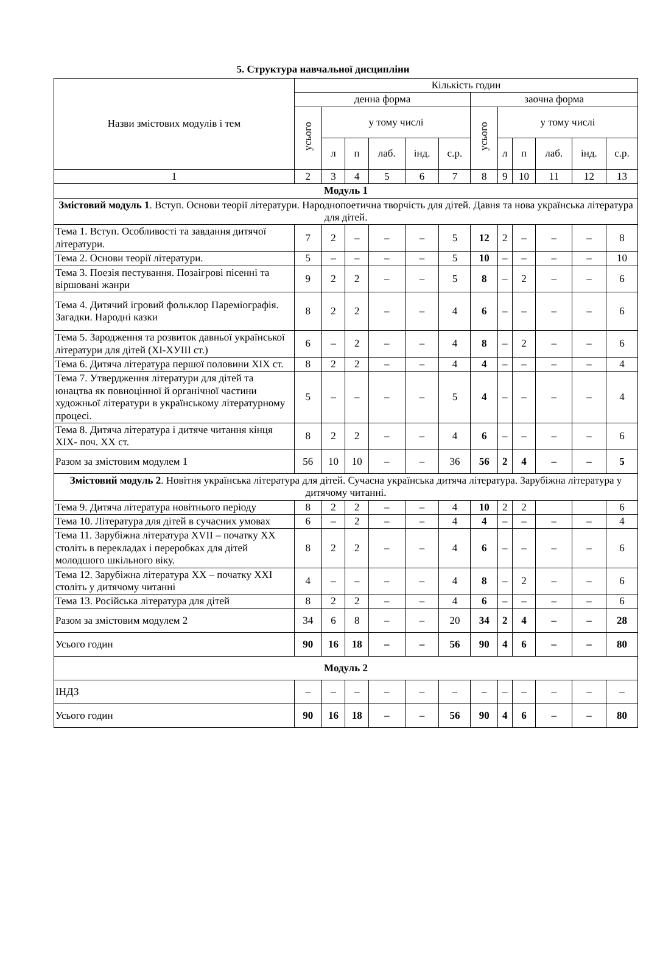5. Структура навчальної дисципліни
| Назви змістових модулів і тем | Кількість годин | | | | | | | | | | | |
| --- | --- | --- | --- | --- | --- | --- | --- | --- | --- | --- | --- | --- |
| | денна форма | | | | | | заочна форма | | | | | |
| | усього | у тому числі | | | | | усього | у тому числі | | | | |
| | | л | п | лаб. | інд. | с.р. | | л | п | лаб. | інд. | с.р. |
| 1 | 2 | 3 | 4 | 5 | 6 | 7 | 8 | 9 | 10 | 11 | 12 | 13 |
| Модуль 1 | | | | | | | | | | | | |
| Змістовий модуль 1 . Вступ. Основи теорії літератури. Народнопоетична творчість для дітей. Давня та нова українська література для дітей. | | | | | | | | | | | | |
| Тема 1. Вступ. Особливості та завдання дитячої літератури. | 7 | 2 | – | – | – | 5 | 12 | 2 | – | – | – | 8 |
| Тема 2. Основи теорії літератури. | 5 | – | – | – | – | 5 | 10 | – | – | – | – | 10 |
| Тема 3. Поезія пестування. Позаігрові пісенні та віршовані жанри | 9 | 2 | 2 | – | – | 5 | 8 | – | 2 | – | – | 6 |
| Тема 4. Дитячий ігровий фольклор Пареміографія. Загадки. Народні казки | 8 | 2 | 2 | – | – | 4 | 6 | – | – | – | – | 6 |
| Тема 5. Зародження та розвиток давньої української літератури для дітей (ХІ-ХУІІІ ст.) | 6 | – | 2 | – | – | 4 | 8 | – | 2 | – | – | 6 |
| Тема 6. Дитяча література першої половини ХІХ ст. | 8 | 2 | 2 | – | – | 4 | 4 | – | – | – | – | 4 |
| Тема 7. Утвердження літератури для дітей та юнацтва як повноцінної й органічної частини художньої літератури в українському літературному процесі. | 5 | – | – | – | – | 5 | 4 | – | – | – | – | 4 |
| Тема 8. Дитяча література і дитяче читання кінця ХІХ- поч. ХХ ст. | 8 | 2 | 2 | – | – | 4 | 6 | – | – | – | – | 6 |
| Разом за змістовим модулем 1 | 56 | 10 | 10 | – | – | 36 | 56 | 2 | 4 | – | – | 5 |
| Змістовий модуль 2 . Новітня українська література для дітей. Сучасна українська дитяча література. Зарубіжна література у дитячому читанні. | | | | | | | | | | | | |
| Тема 9. Дитяча література новітнього періоду | 8 | 2 | 2 | – | – | 4 | 10 | 2 | 2 | | | 6 |
| Тема 10. Література для дітей в сучасних умовах | 6 | – | 2 | – | – | 4 | 4 | – | – | – | – | 4 |
| Тема 11. Зарубіжна література XVII – початку ХХ століть в перекладах і переробках для дітей молодшого шкільного віку. | 8 | 2 | 2 | – | – | 4 | 6 | – | – | – | – | 6 |
| Тема 12. Зарубіжна література ХХ – початку ХХІ століть у дитячому читанні | 4 | – | – | – | – | 4 | 8 | – | 2 | – | – | 6 |
| Тема 13. Російська література для дітей | 8 | 2 | 2 | – | – | 4 | 6 | – | – | – | – | 6 |
| Разом за змістовим модулем 2 | 34 | 6 | 8 | – | – | 20 | 34 | 2 | 4 | – | – | 28 |
| Усього годин | 90 | 16 | 18 | – | – | 56 | 90 | 4 | 6 | – | – | 80 |
| Модуль 2 | | | | | | | | | | | | |
| ІНДЗ | – | – | – | – | – | – | – | – | – | – | – | – |
| Усього годин | 90 | 16 | 18 | – | – | 56 | 90 | 4 | 6 | – | – | 80 |